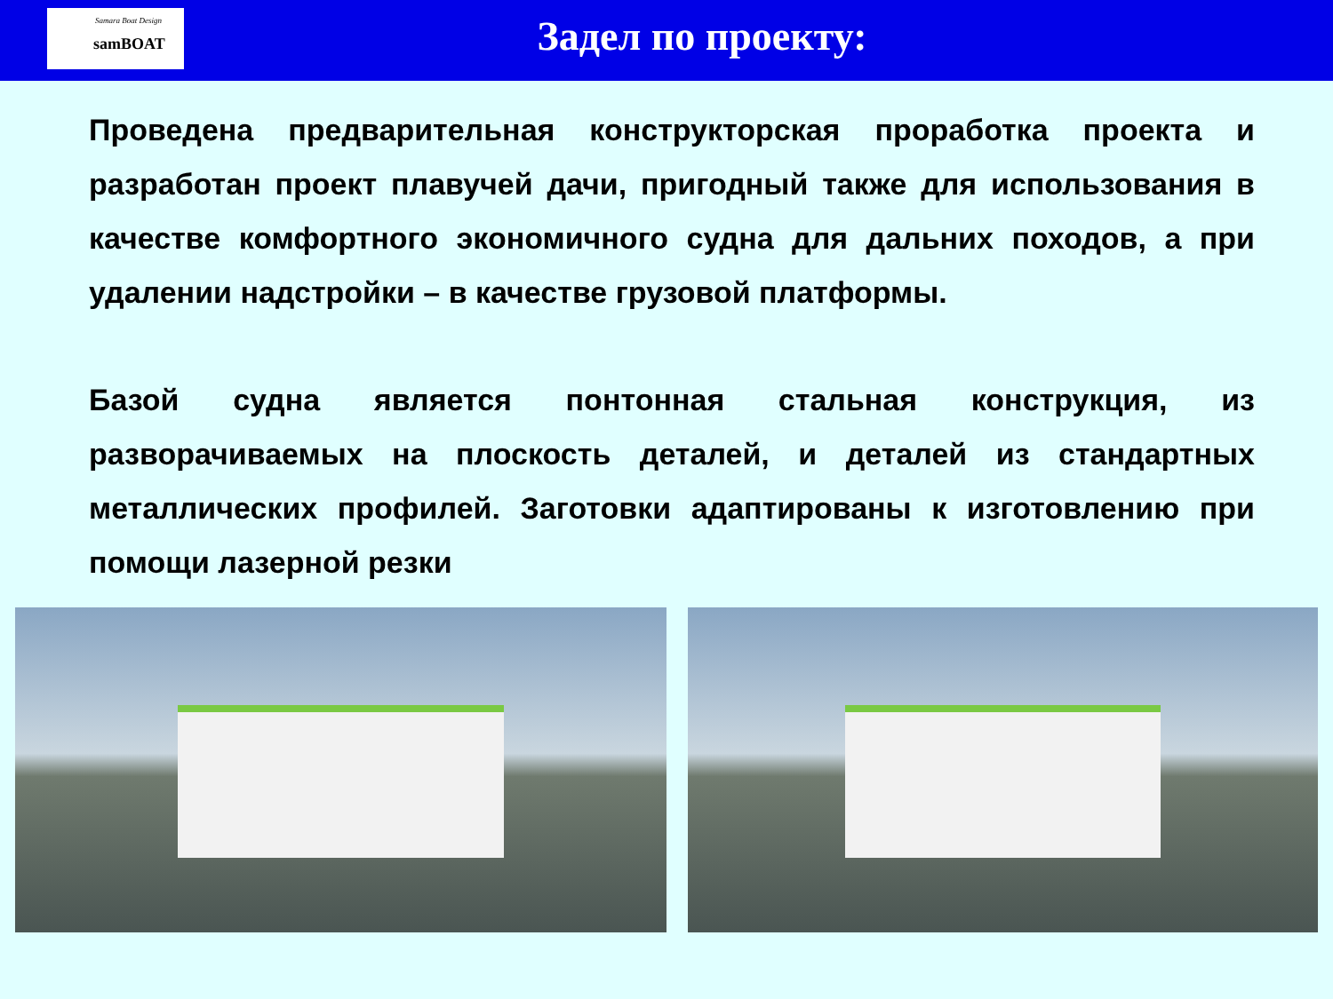Samara Boat Design
samBOAT
Задел по проекту:
Проведена предварительная конструкторская проработка проекта и разработан проект плавучей дачи, пригодный также для использования в качестве комфортного экономичного судна для дальних походов, а при удалении надстройки – в качестве грузовой платформы.
Базой судна является понтонная стальная конструкция, из разворачиваемых на плоскость деталей, и деталей из стандартных металлических профилей. Заготовки адаптированы к изготовлению при помощи лазерной резки